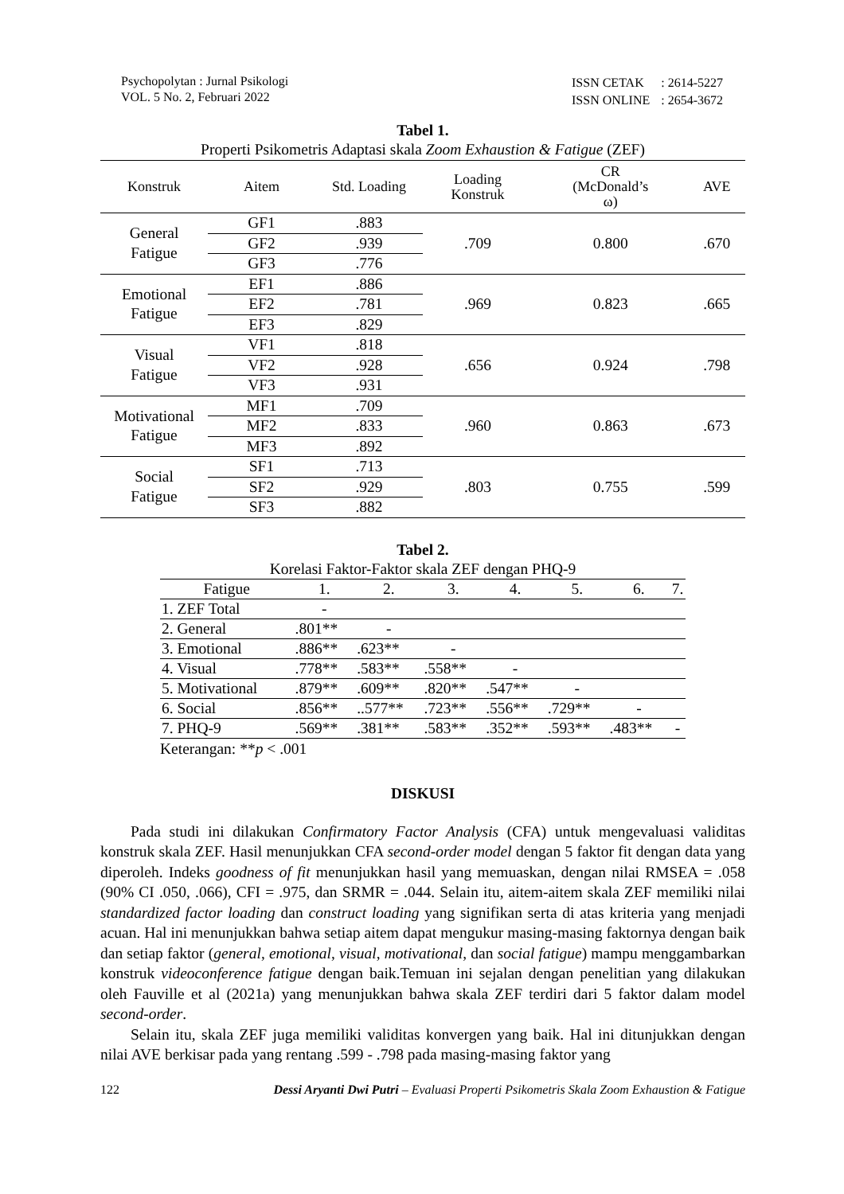Psychopolytan : Jurnal Psikologi
VOL. 5 No. 2, Februari 2022
| ISSN CETAK | : 2614-5227 |
| ISSN ONLINE | : 2654-3672 |
Tabel 1.
Properti Psikometris Adaptasi skala Zoom Exhaustion & Fatigue (ZEF)
| Konstruk | Aitem | Std. Loading | Loading Konstruk | CR (McDonald’s ω) | AVE |
| --- | --- | --- | --- | --- | --- |
| General Fatigue | GF1 | .883 | .709 | 0.800 | .670 |
| | GF2 | .939 | | | |
| | GF3 | .776 | | | |
| Emotional Fatigue | EF1 | .886 | .969 | 0.823 | .665 |
| | EF2 | .781 | | | |
| | EF3 | .829 | | | |
| Visual Fatigue | VF1 | .818 | .656 | 0.924 | .798 |
| | VF2 | .928 | | | |
| | VF3 | .931 | | | |
| Motivational Fatigue | MF1 | .709 | .960 | 0.863 | .673 |
| | MF2 | .833 | | | |
| | MF3 | .892 | | | |
| Social Fatigue | SF1 | .713 | .803 | 0.755 | .599 |
| | SF2 | .929 | | | |
| | SF3 | .882 | | | |
Tabel 2.
Korelasi Faktor-Faktor skala ZEF dengan PHQ-9
| Fatigue | 1. | 2. | 3. | 4. | 5. | 6. | 7. |
| --- | --- | --- | --- | --- | --- | --- | --- |
| 1. ZEF Total | - | | | | | | |
| 2. General | .801** | - | | | | | |
| 3. Emotional | .886** | .623** | - | | | | |
| 4. Visual | .778** | .583** | .558** | - | | | |
| 5. Motivational | .879** | .609** | .820** | .547** | - | | |
| 6. Social | .856** | ..577** | .723** | .556** | .729** | - | |
| 7. PHQ-9 | .569** | .381** | .583** | .352** | .593** | .483** | - |
Keterangan: **p < .001
DISKUSI
Pada studi ini dilakukan Confirmatory Factor Analysis (CFA) untuk mengevaluasi validitas konstruk skala ZEF. Hasil menunjukkan CFA second-order model dengan 5 faktor fit dengan data yang diperoleh. Indeks goodness of fit menunjukkan hasil yang memuaskan, dengan nilai RMSEA = .058 (90% CI .050, .066), CFI = .975, dan SRMR = .044. Selain itu, aitem-aitem skala ZEF memiliki nilai standardized factor loading dan construct loading yang signifikan serta di atas kriteria yang menjadi acuan. Hal ini menunjukkan bahwa setiap aitem dapat mengukur masing-masing faktornya dengan baik dan setiap faktor (general, emotional, visual, motivational, dan social fatigue) mampu menggambarkan konstruk videoconference fatigue dengan baik.Temuan ini sejalan dengan penelitian yang dilakukan oleh Fauville et al (2021a) yang menunjukkan bahwa skala ZEF terdiri dari 5 faktor dalam model second-order.
Selain itu, skala ZEF juga memiliki validitas konvergen yang baik. Hal ini ditunjukkan dengan nilai AVE berkisar pada yang rentang .599 - .798 pada masing-masing faktor yang
122 Dessi Aryanti Dwi Putri – Evaluasi Properti Psikometris Skala Zoom Exhaustion & Fatigue